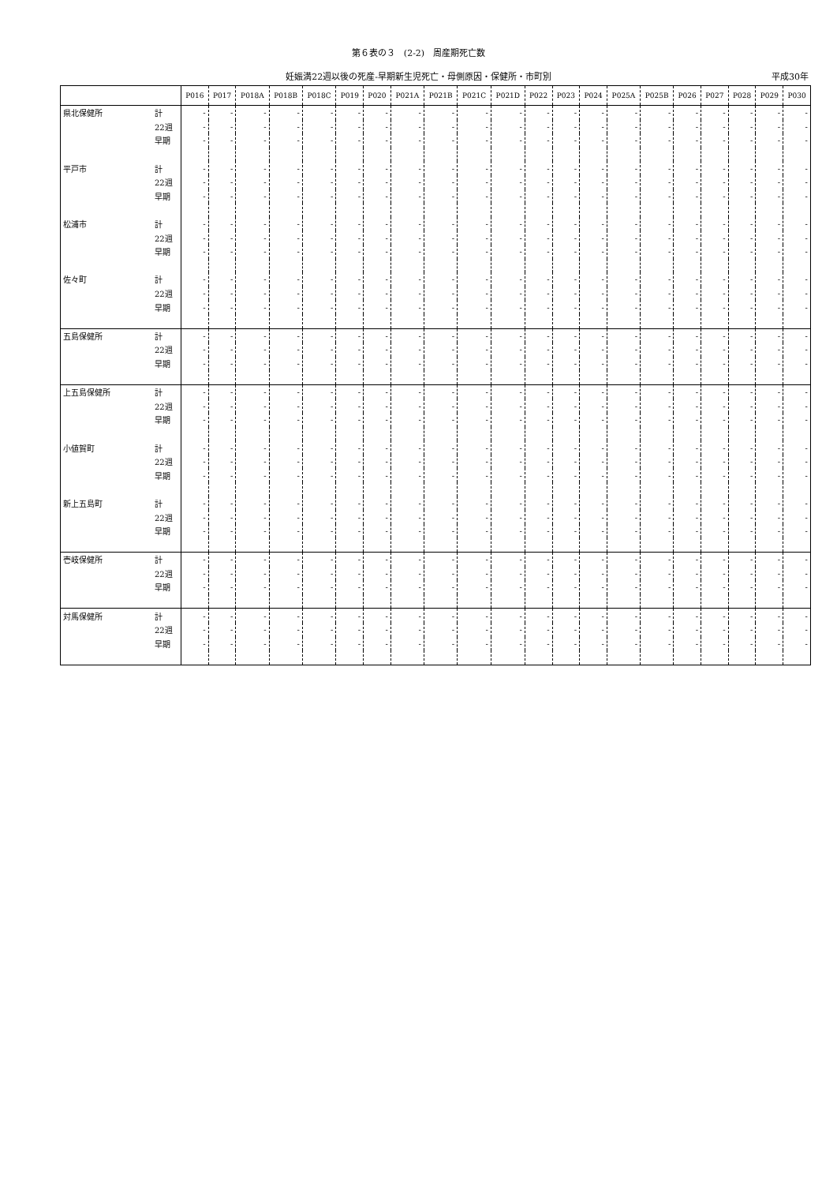第６表の３　(2-2)　周産期死亡数
妊娠満22週以後の死産-早期新生児死亡・母側原因・保健所・市町別 平成30年
| | | P016 | P017 | P018A | P018B | P018C | P019 | P020 | P021A | P021B | P021C | P021D | P022 | P023 | P024 | P025A | P025B | P026 | P027 | P028 | P029 | P030 |
| --- | --- | --- | --- | --- | --- | --- | --- | --- | --- | --- | --- | --- | --- | --- | --- | --- | --- | --- | --- | --- | --- | --- |
| 県北保健所 | 計 | - | - | - | - | - | - | - | - | - | - | - | - | - | - | - | - | - | - | - | - | - |
| | 22週 | - | - | - | - | - | - | - | - | - | - | - | - | - | - | - | - | - | - | - | - | - |
| | 早期 | - | - | - | - | - | - | - | - | - | - | - | - | - | - | - | - | - | - | - | - | - |
| 平戸市 | 計 | - | - | - | - | - | - | - | - | - | - | - | - | - | - | - | - | - | - | - | - | - |
| | 22週 | - | - | - | - | - | - | - | - | - | - | - | - | - | - | - | - | - | - | - | - | - |
| | 早期 | - | - | - | - | - | - | - | - | - | - | - | - | - | - | - | - | - | - | - | - | - |
| 松浦市 | 計 | - | - | - | - | - | - | - | - | - | - | - | - | - | - | - | - | - | - | - | - | - |
| | 22週 | - | - | - | - | - | - | - | - | - | - | - | - | - | - | - | - | - | - | - | - | - |
| | 早期 | - | - | - | - | - | - | - | - | - | - | - | - | - | - | - | - | - | - | - | - | - |
| 佐々町 | 計 | - | - | - | - | - | - | - | - | - | - | - | - | - | - | - | - | - | - | - | - | - |
| | 22週 | - | - | - | - | - | - | - | - | - | - | - | - | - | - | - | - | - | - | - | - | - |
| | 早期 | - | - | - | - | - | - | - | - | - | - | - | - | - | - | - | - | - | - | - | - | - |
| 五島保健所 | 計 | - | - | - | - | - | - | - | - | - | - | - | - | - | - | - | - | - | - | - | - | - |
| | 22週 | - | - | - | - | - | - | - | - | - | - | - | - | - | - | - | - | - | - | - | - | - |
| | 早期 | - | - | - | - | - | - | - | - | - | - | - | - | - | - | - | - | - | - | - | - | - |
| 上五島保健所 | 計 | - | - | - | - | - | - | - | - | - | - | - | - | - | - | - | - | - | - | - | - | - |
| | 22週 | - | - | - | - | - | - | - | - | - | - | - | - | - | - | - | - | - | - | - | - | - |
| | 早期 | - | - | - | - | - | - | - | - | - | - | - | - | - | - | - | - | - | - | - | - | - |
| 小値賀町 | 計 | - | - | - | - | - | - | - | - | - | - | - | - | - | - | - | - | - | - | - | - | - |
| | 22週 | - | - | - | - | - | - | - | - | - | - | - | - | - | - | - | - | - | - | - | - | - |
| | 早期 | - | - | - | - | - | - | - | - | - | - | - | - | - | - | - | - | - | - | - | - | - |
| 新上五島町 | 計 | - | - | - | - | - | - | - | - | - | - | - | - | - | - | - | - | - | - | - | - | - |
| | 22週 | - | - | - | - | - | - | - | - | - | - | - | - | - | - | - | - | - | - | - | - | - |
| | 早期 | - | - | - | - | - | - | - | - | - | - | - | - | - | - | - | - | - | - | - | - | - |
| 壱岐保健所 | 計 | - | - | - | - | - | - | - | - | - | - | - | - | - | - | - | - | - | - | - | - | - |
| | 22週 | - | - | - | - | - | - | - | - | - | - | - | - | - | - | - | - | - | - | - | - | - |
| | 早期 | - | - | - | - | - | - | - | - | - | - | - | - | - | - | - | - | - | - | - | - | - |
| 対馬保健所 | 計 | - | - | - | - | - | - | - | - | - | - | - | - | - | - | - | - | - | - | - | - | - |
| | 22週 | - | - | - | - | - | - | - | - | - | - | - | - | - | - | - | - | - | - | - | - | - |
| | 早期 | - | - | - | - | - | - | - | - | - | - | - | - | - | - | - | - | - | - | - | - | - |